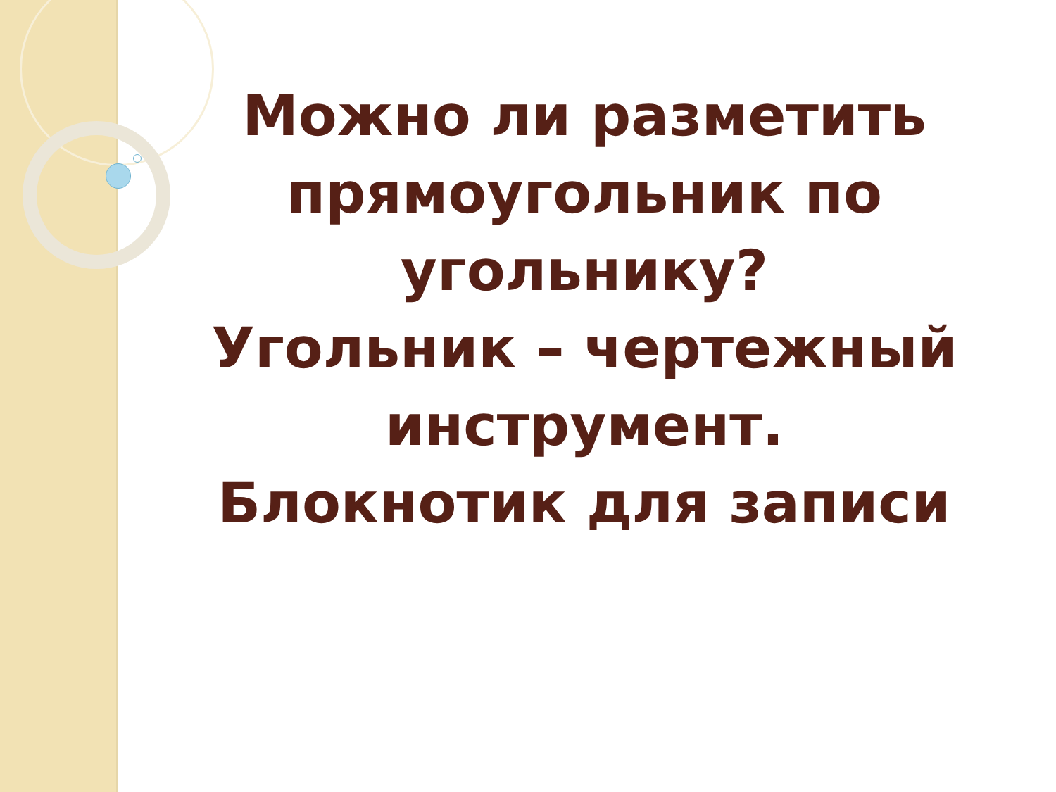Можно ли разметить прямоугольник по угольнику?
Угольник – чертежный инструмент.
Блокнотик для записи